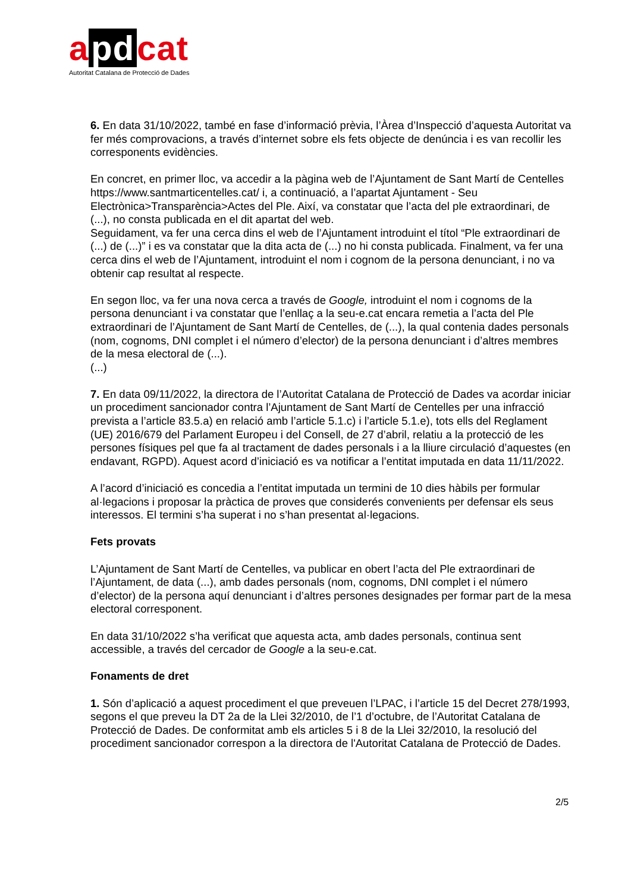a pd cat
Autoritat Catalana de Protecció de Dades
6. En data 31/10/2022, també en fase d’informació prèvia, l’Àrea d’Inspecció d’aquesta Autoritat va fer més comprovacions, a través d’internet sobre els fets objecte de denúncia i es van recollir les corresponents evidències.
En concret, en primer lloc, va accedir a la pàgina web de l’Ajuntament de Sant Martí de Centelles https://www.santmarticentelles.cat/ i, a continuació, a l’apartat Ajuntament - Seu Electrònica>Transparència>Actes del Ple. Així, va constatar que l’acta del ple extraordinari, de (...), no consta publicada en el dit apartat del web.
Seguidament, va fer una cerca dins el web de l’Ajuntament introduint el títol “Ple extraordinari de (...) de (...)” i es va constatar que la dita acta de (...) no hi consta publicada. Finalment, va fer una cerca dins el web de l’Ajuntament, introduint el nom i cognom de la persona denunciant, i no va obtenir cap resultat al respecte.
En segon lloc, va fer una nova cerca a través de Google, introduint el nom i cognoms de la persona denunciant i va constatar que l’enllaç a la seu-e.cat encara remetia a l’acta del Ple extraordinari de l’Ajuntament de Sant Martí de Centelles, de (...), la qual contenia dades personals (nom, cognoms, DNI complet i el número d’elector) de la persona denunciant i d’altres membres de la mesa electoral de (...).
(...)
7. En data 09/11/2022, la directora de l’Autoritat Catalana de Protecció de Dades va acordar iniciar un procediment sancionador contra l’Ajuntament de Sant Martí de Centelles per una infracció prevista a l’article 83.5.a) en relació amb l’article 5.1.c) i l’article 5.1.e), tots ells del Reglament (UE) 2016/679 del Parlament Europeu i del Consell, de 27 d’abril, relatiu a la protecció de les persones físiques pel que fa al tractament de dades personals i a la lliure circulació d’aquestes (en endavant, RGPD). Aquest acord d’iniciació es va notificar a l’entitat imputada en data 11/11/2022.
A l’acord d’iniciació es concedia a l’entitat imputada un termini de 10 dies hàbils per formular al·legacions i proposar la pràctica de proves que considerés convenients per defensar els seus interessos. El termini s’ha superat i no s’han presentat al·legacions.
Fets provats
L’Ajuntament de Sant Martí de Centelles, va publicar en obert l’acta del Ple extraordinari de l’Ajuntament, de data (...), amb dades personals (nom, cognoms, DNI complet i el número d’elector) de la persona aquí denunciant i d’altres persones designades per formar part de la mesa electoral corresponent.
En data 31/10/2022 s’ha verificat que aquesta acta, amb dades personals, continua sent accessible, a través del cercador de Google a la seu-e.cat.
Fonaments de dret
1. Són d’aplicació a aquest procediment el que preveuen l’LPAC, i l’article 15 del Decret 278/1993, segons el que preveu la DT 2a de la Llei 32/2010, de l’1 d’octubre, de l’Autoritat Catalana de Protecció de Dades. De conformitat amb els articles 5 i 8 de la Llei 32/2010, la resolució del procediment sancionador correspon a la directora de l'Autoritat Catalana de Protecció de Dades.
2/5